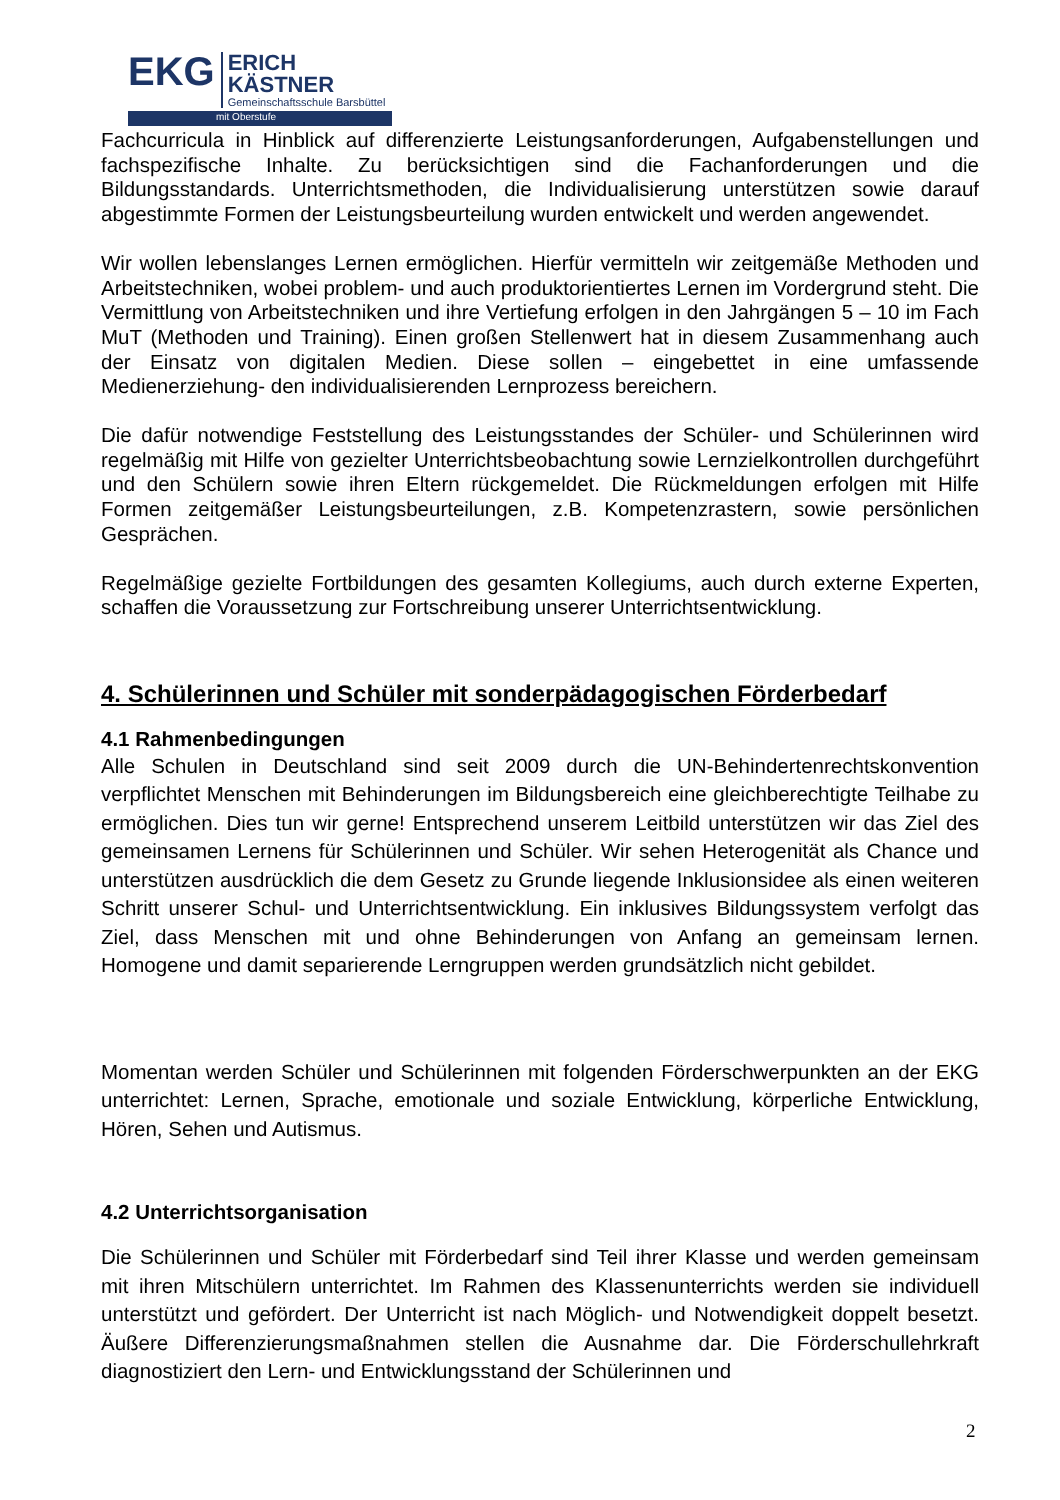EKG
ERICH KÄSTNER
Gemeinschaftsschule Barsbüttel
mit Oberstufe
Fachcurricula in Hinblick auf differenzierte Leistungsanforderungen, Aufgabenstellungen und fachspezifische Inhalte. Zu berücksichtigen sind die Fachanforderungen und die Bildungsstandards. Unterrichtsmethoden, die Individualisierung unterstützen sowie darauf abgestimmte Formen der Leistungsbeurteilung wurden entwickelt und werden angewendet.
Wir wollen lebenslanges Lernen ermöglichen. Hierfür vermitteln wir zeitgemäße Methoden und Arbeitstechniken, wobei problem- und auch produktorientiertes Lernen im Vordergrund steht. Die Vermittlung von Arbeitstechniken und ihre Vertiefung erfolgen in den Jahrgängen 5 – 10 im Fach MuT (Methoden und Training). Einen großen Stellenwert hat in diesem Zusammenhang auch der Einsatz von digitalen Medien. Diese sollen – eingebettet in eine umfassende Medienerziehung- den individualisierenden Lernprozess bereichern.
Die dafür notwendige Feststellung des Leistungsstandes der Schüler- und Schülerinnen wird regelmäßig mit Hilfe von gezielter Unterrichtsbeobachtung sowie Lernzielkontrollen durchgeführt und den Schülern sowie ihren Eltern rückgemeldet. Die Rückmeldungen erfolgen mit Hilfe Formen zeitgemäßer Leistungsbeurteilungen, z.B. Kompetenzrastern, sowie persönlichen Gesprächen.
Regelmäßige gezielte Fortbildungen des gesamten Kollegiums, auch durch externe Experten, schaffen die Voraussetzung zur Fortschreibung unserer Unterrichtsentwicklung.
4. Schülerinnen und Schüler mit sonderpädagogischen Förderbedarf
4.1 Rahmenbedingungen
Alle Schulen in Deutschland sind seit 2009 durch die UN-Behindertenrechtskonvention verpflichtet Menschen mit Behinderungen im Bildungsbereich eine gleichberechtigte Teilhabe zu ermöglichen. Dies tun wir gerne! Entsprechend unserem Leitbild unterstützen wir das Ziel des gemeinsamen Lernens für Schülerinnen und Schüler. Wir sehen Heterogenität als Chance und unterstützen ausdrücklich die dem Gesetz zu Grunde liegende Inklusionsidee als einen weiteren Schritt unserer Schul- und Unterrichtsentwicklung. Ein inklusives Bildungssystem verfolgt das Ziel, dass Menschen mit und ohne Behinderungen von Anfang an gemeinsam lernen. Homogene und damit separierende Lerngruppen werden grundsätzlich nicht gebildet.
Momentan werden Schüler und Schülerinnen mit folgenden Förderschwerpunkten an der EKG unterrichtet: Lernen, Sprache, emotionale und soziale Entwicklung, körperliche Entwicklung, Hören, Sehen und Autismus.
4.2 Unterrichtsorganisation
Die Schülerinnen und Schüler mit Förderbedarf sind Teil ihrer Klasse und werden gemeinsam mit ihren Mitschülern unterrichtet. Im Rahmen des Klassenunterrichts werden sie individuell unterstützt und gefördert. Der Unterricht ist nach Möglich- und Notwendigkeit doppelt besetzt. Äußere Differenzierungsmaßnahmen stellen die Ausnahme dar. Die Förderschullehrkraft diagnostiziert den Lern- und Entwicklungsstand der Schülerinnen und
2